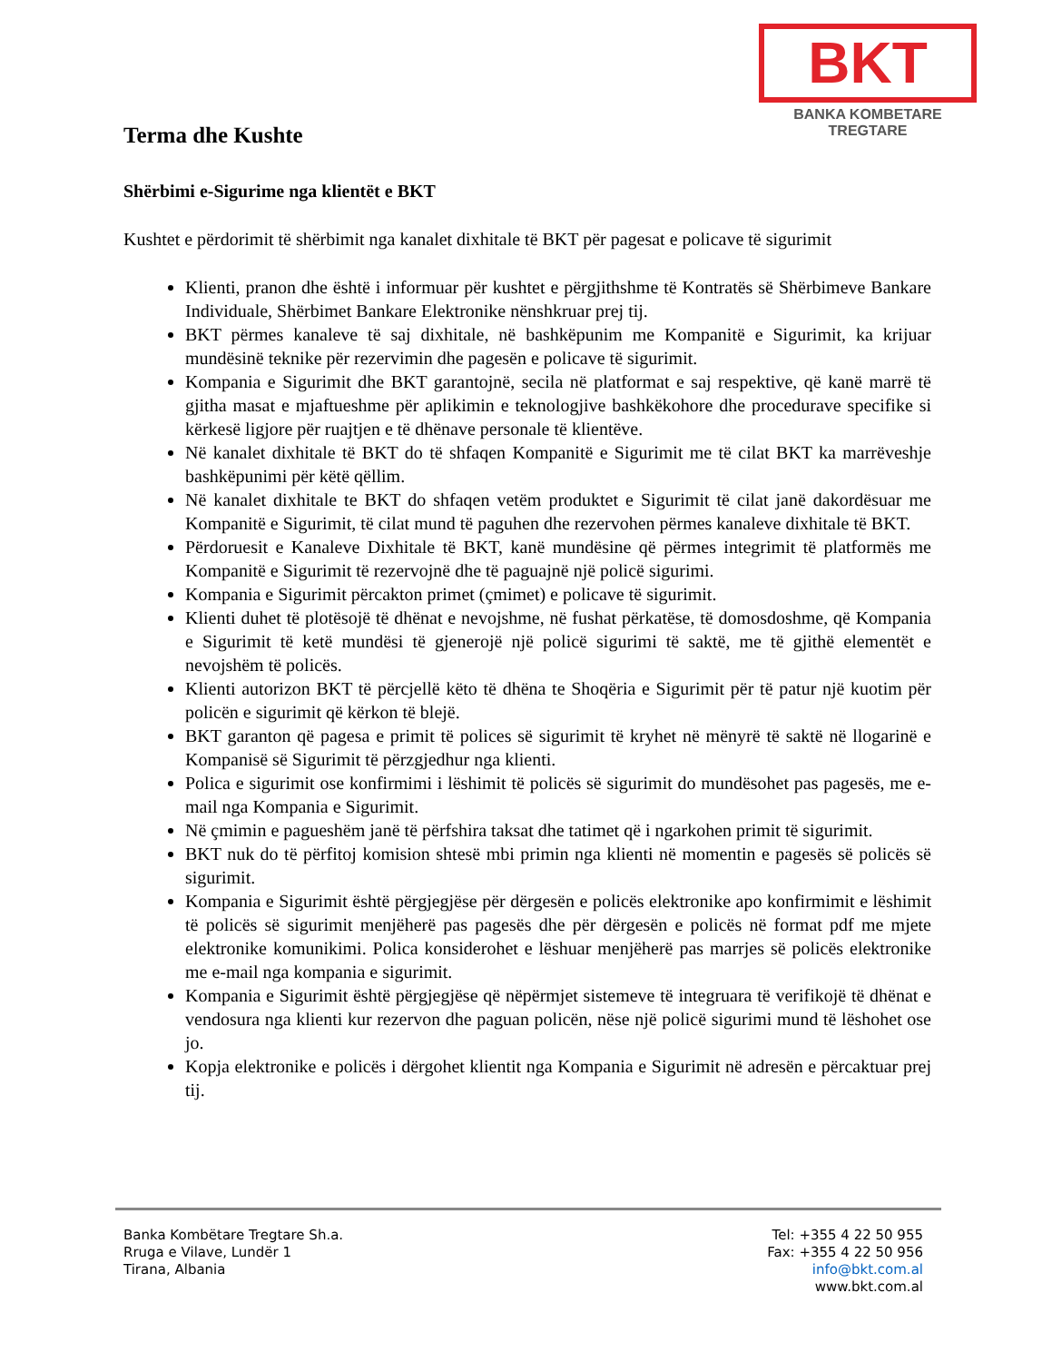BKT
BANKA KOMBETARE TREGTARE
Terma dhe Kushte
Shërbimi e-Sigurime nga klientët e BKT
Kushtet e përdorimit të shërbimit nga kanalet dixhitale të BKT për pagesat e policave të sigurimit
Klienti, pranon dhe është i informuar për kushtet e përgjithshme të Kontratës së Shërbimeve Bankare Individuale, Shërbimet Bankare Elektronike nënshkruar prej tij.
BKT përmes kanaleve të saj dixhitale, në bashkëpunim me Kompanitë e Sigurimit, ka krijuar mundësinë teknike për rezervimin dhe pagesën e policave të sigurimit.
Kompania e Sigurimit dhe BKT garantojnë, secila në platformat e saj respektive, që kanë marrë të gjitha masat e mjaftueshme për aplikimin e teknologjive bashkëkohore dhe procedurave specifike si kërkesë ligjore për ruajtjen e të dhënave personale të klientëve.
Në kanalet dixhitale të BKT do të shfaqen Kompanitë e Sigurimit me të cilat BKT ka marrëveshje bashkëpunimi për këtë qëllim.
Në kanalet dixhitale te BKT do shfaqen vetëm produktet e Sigurimit të cilat janë dakordësuar me Kompanitë e Sigurimit, të cilat mund të paguhen dhe rezervohen përmes kanaleve dixhitale të BKT.
Përdoruesit e Kanaleve Dixhitale të BKT, kanë mundësine që përmes integrimit të platformës me Kompanitë e Sigurimit të rezervojnë dhe të paguajnë një policë sigurimi.
Kompania e Sigurimit përcakton primet (çmimet) e policave të sigurimit.
Klienti duhet të plotësojë të dhënat e nevojshme, në fushat përkatëse, të domosdoshme, që Kompania e Sigurimit të ketë mundësi të gjenerojë një policë sigurimi të saktë, me të gjithë elementët e nevojshëm të policës.
Klienti autorizon BKT të përcjellë këto të dhëna te Shoqëria e Sigurimit për të patur një kuotim për policën e sigurimit që kërkon të blejë.
BKT garanton që pagesa e primit të polices së sigurimit të kryhet në mënyrë të saktë në llogarinë e Kompanisë së Sigurimit të përzgjedhur nga klienti.
Polica e sigurimit ose konfirmimi i lëshimit të policës së sigurimit do mundësohet pas pagesës, me e-mail nga Kompania e Sigurimit.
Në çmimin e pagueshëm janë të përfshira taksat dhe tatimet që i ngarkohen primit të sigurimit.
BKT nuk do të përfitoj komision shtesë mbi primin nga klienti në momentin e pagesës së policës së sigurimit.
Kompania e Sigurimit është përgjegjëse për dërgesën e policës elektronike apo konfirmimit e lëshimit të policës së sigurimit menjëherë pas pagesës dhe për dërgesën e policës në format pdf me mjete elektronike komunikimi. Polica konsiderohet e lëshuar menjëherë pas marrjes së policës elektronike me e-mail nga kompania e sigurimit.
Kompania e Sigurimit është përgjegjëse që nëpërmjet sistemeve të integruara të verifikojë të dhënat e vendosura nga klienti kur rezervon dhe paguan policën, nëse një policë sigurimi mund të lëshohet ose jo.
Kopja elektronike e policës i dërgohet klientit nga Kompania e Sigurimit në adresën e përcaktuar prej tij.
Banka Kombëtare Tregtare Sh.a.
Rruga e Vilave, Lundër 1
Tirana, Albania
Tel: +355 4 22 50 955
Fax: +355 4 22 50 956
info@bkt.com.al
www.bkt.com.al